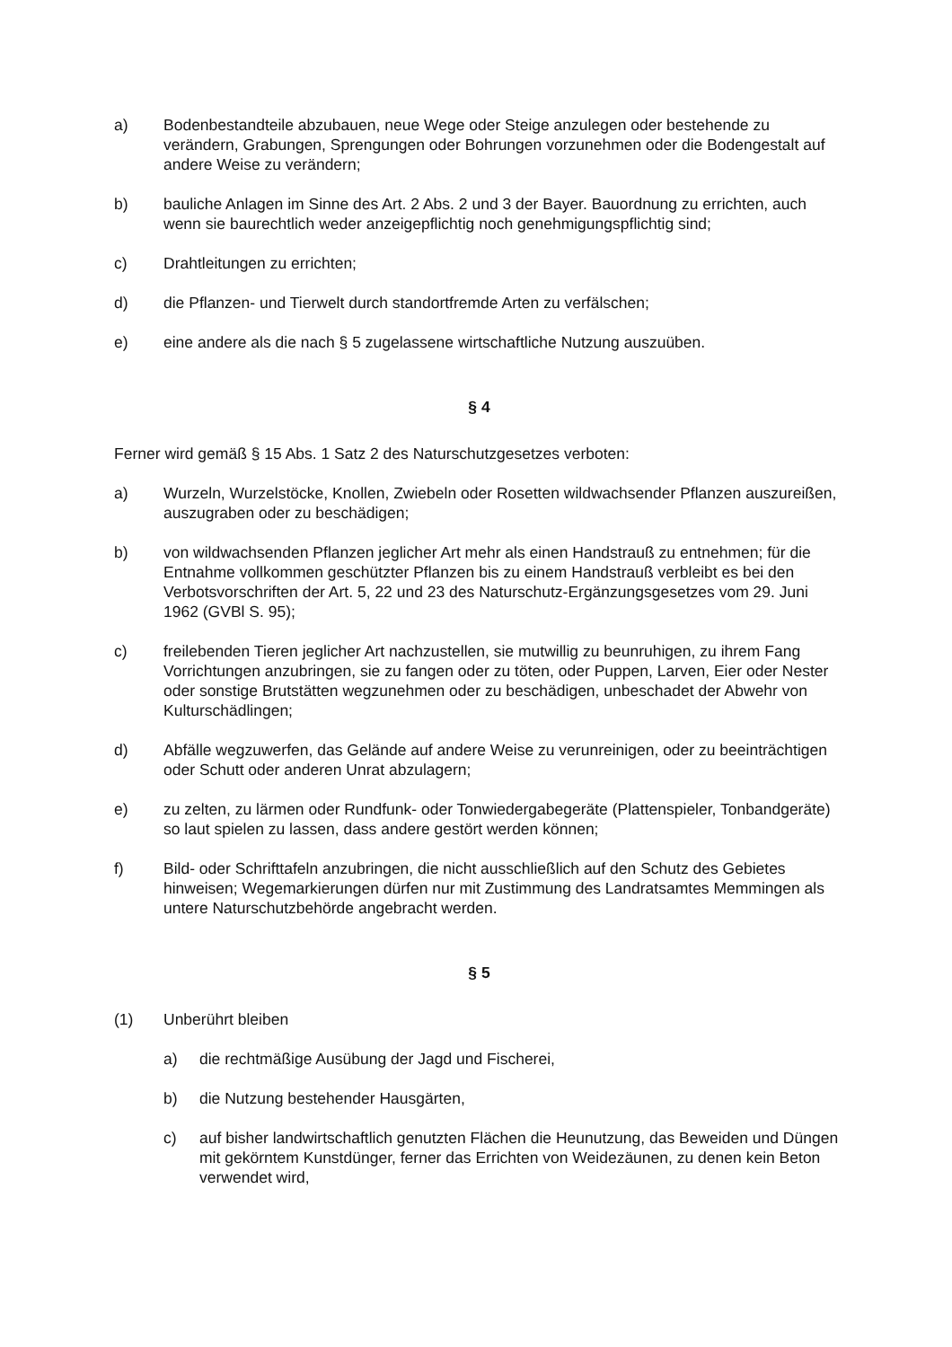a) Bodenbestandteile abzubauen, neue Wege oder Steige anzulegen oder bestehende zu verändern, Grabungen, Sprengungen oder Bohrungen vorzunehmen oder die Bodengestalt auf andere Weise zu verändern;
b) bauliche Anlagen im Sinne des Art. 2 Abs. 2 und 3 der Bayer. Bauordnung zu errichten, auch wenn sie baurechtlich weder anzeigepflichtig noch genehmigungspflichtig sind;
c) Drahtleitungen zu errichten;
d) die Pflanzen- und Tierwelt durch standortfremde Arten zu verfälschen;
e) eine andere als die nach § 5 zugelassene wirtschaftliche Nutzung auszuüben.
§ 4
Ferner wird gemäß § 15 Abs. 1 Satz 2 des Naturschutzgesetzes verboten:
a) Wurzeln, Wurzelstöcke, Knollen, Zwiebeln oder Rosetten wildwachsender Pflanzen auszureißen, auszugraben oder zu beschädigen;
b) von wildwachsenden Pflanzen jeglicher Art mehr als einen Handstrauß zu entnehmen; für die Entnahme vollkommen geschützter Pflanzen bis zu einem Handstrauß verbleibt es bei den Verbotsvorschriften der Art. 5, 22 und 23 des Naturschutz-Ergänzungsgesetzes vom 29. Juni 1962 (GVBl S. 95);
c) freilebenden Tieren jeglicher Art nachzustellen, sie mutwillig zu beunruhigen, zu ihrem Fang Vorrichtungen anzubringen, sie zu fangen oder zu töten, oder Puppen, Larven, Eier oder Nester oder sonstige Brutstätten wegzunehmen oder zu beschädigen, unbeschadet der Abwehr von Kulturschädlingen;
d) Abfälle wegzuwerfen, das Gelände auf andere Weise zu verunreinigen, oder zu beeinträchtigen oder Schutt oder anderen Unrat abzulagern;
e) zu zelten, zu lärmen oder Rundfunk- oder Tonwiedergabegeräte (Plattenspieler, Tonbandgeräte) so laut spielen zu lassen, dass andere gestört werden können;
f) Bild- oder Schrifttafeln anzubringen, die nicht ausschließlich auf den Schutz des Gebietes hinweisen; Wegemarkierungen dürfen nur mit Zustimmung des Landratsamtes Memmingen als untere Naturschutzbehörde angebracht werden.
§ 5
(1) Unberührt bleiben
a) die rechtmäßige Ausübung der Jagd und Fischerei,
b) die Nutzung bestehender Hausgärten,
c) auf bisher landwirtschaftlich genutzten Flächen die Heunutzung, das Beweiden und Düngen mit gekörntem Kunstdünger, ferner das Errichten von Weidezäunen, zu denen kein Beton verwendet wird,